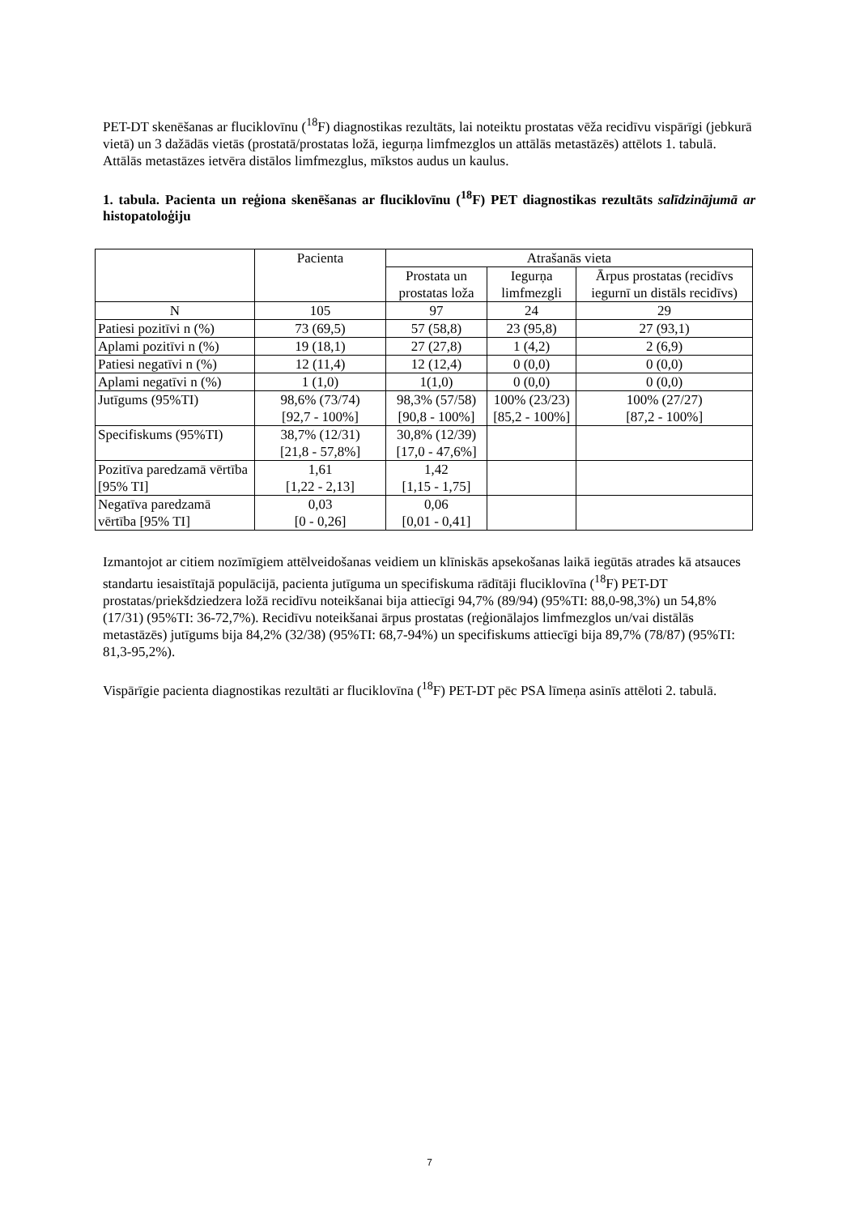PET-DT skenēšanas ar fluciklovīnu (<sup>18</sup>F) diagnostikas rezultāts, lai noteiktu prostatas vēža recidīvu vispārīgi (jebkurā vietā) un 3 dažādās vietās (prostatā/prostatas ložā, iegurņa limfmezglos un attālās metastāzēs) attēlots 1. tabulā. Attālās metastāzes ietvēra distālos limfmezglus, mīkstos audus un kaulus.
1. tabula. Pacienta un reģiona skenēšanas ar fluciklovīnu (<sup>18</sup>F) PET diagnostikas rezultāts salīdzinājumā ar histopatoloģiju
| | Pacienta | Atrašanās vieta | | |
| --- | --- | --- | --- | --- |
| | | Prostata un prostatas loža | Iegurņa limfmezgli | Ārpus prostatas (recidīvs iegurnī un distāls recidīvs) |
| N | 105 | 97 | 24 | 29 |
| Patiesi pozitīvi n (%) | 73 (69,5) | 57 (58,8) | 23 (95,8) | 27 (93,1) |
| Aplami pozitīvi n (%) | 19 (18,1) | 27 (27,8) | 1 (4,2) | 2 (6,9) |
| Patiesi negatīvi n (%) | 12 (11,4) | 12 (12,4) | 0 (0,0) | 0 (0,0) |
| Aplami negatīvi n (%) | 1 (1,0) | 1(1,0) | 0 (0,0) | 0 (0,0) |
| Jutīgums (95%TI) | 98,6% (73/74) [92,7 - 100%] | 98,3% (57/58) [90,8 - 100%] | 100% (23/23) [85,2 - 100%] | 100% (27/27) [87,2 - 100%] |
| Specifiskums (95%TI) | 38,7% (12/31) [21,8 - 57,8%] | 30,8% (12/39) [17,0 - 47,6%] | | |
| Pozitīva paredzamā vērtība [95% TI] | 1,61 [1,22 - 2,13] | 1,42 [1,15 - 1,75] | | |
| Negatīva paredzamā vērtība [95% TI] | 0,03 [0 - 0,26] | 0,06 [0,01 - 0,41] | | |
Izmantojot ar citiem nozīmīgiem attēlveidošanas veidiem un klīniskās apsekošanas laikā iegūtās atrades kā atsauces standartu iesaistītajā populācijā, pacienta jutīguma un specifiskuma rādītāji fluciklovīna (<sup>18</sup>F) PET-DT prostatas/priekšdziedzera ložā recidīvu noteikšanai bija attiecīgi 94,7% (89/94) (95%TI: 88,0-98,3%) un 54,8% (17/31) (95%TI: 36-72,7%). Recidīvu noteikšanai ārpus prostatas (reģionālajos limfmezglos un/vai distālās metastāzēs) jutīgums bija 84,2% (32/38) (95%TI: 68,7-94%) un specifiskums attiecīgi bija 89,7% (78/87) (95%TI: 81,3-95,2%).
Vispārīgie pacienta diagnostikas rezultāti ar fluciklovīna (<sup>18</sup>F) PET-DT pēc PSA līmeņa asinīs attēloti 2. tabulā.
7